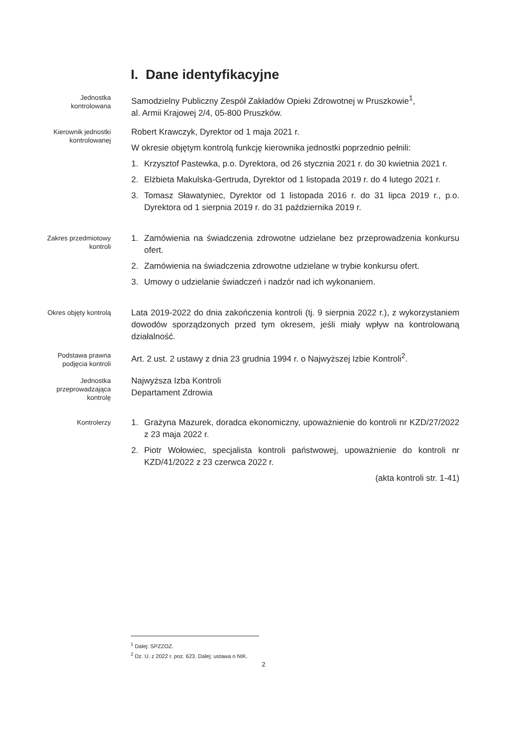I. Dane identyfikacyjne
Jednostka
kontrolowana
Samodzielny Publiczny Zespół Zakładów Opieki Zdrowotnej w Pruszkowie<sup>1</sup>,
al. Armii Krajowej 2/4, 05-800 Pruszków.
Kierownik jednostki
kontrolowanej
Robert Krawczyk, Dyrektor od 1 maja 2021 r.
W okresie objętym kontrolą funkcję kierownika jednostki poprzednio pełnili:
1. Krzysztof Pastewka, p.o. Dyrektora, od 26 stycznia 2021 r. do 30 kwietnia 2021 r.
2. Elżbieta Makulska-Gertruda, Dyrektor od 1 listopada 2019 r. do 4 lutego 2021 r.
3. Tomasz Sławatyniec, Dyrektor od 1 listopada 2016 r. do 31 lipca 2019 r., p.o. Dyrektora od 1 sierpnia 2019 r. do 31 października 2019 r.
Zakres przedmiotowy
kontroli
1. Zamówienia na świadczenia zdrowotne udzielane bez przeprowadzenia konkursu ofert.
2. Zamówienia na świadczenia zdrowotne udzielane w trybie konkursu ofert.
3. Umowy o udzielanie świadczeń i nadzór nad ich wykonaniem.
Okres objęty kontrolą
Lata 2019-2022 do dnia zakończenia kontroli (tj. 9 sierpnia 2022 r.), z wykorzystaniem dowodów sporządzonych przed tym okresem, jeśli miały wpływ na kontrolowaną działalność.
Podstawa prawna
podjęcia kontroli
Art. 2 ust. 2 ustawy z dnia 23 grudnia 1994 r. o Najwyższej Izbie Kontroli<sup>2</sup>.
Jednostka
przeprowadzająca
kontrolę
Najwyższa Izba Kontroli
Departament Zdrowia
Kontrolerzy
1. Grażyna Mazurek, doradca ekonomiczny, upoważnienie do kontroli nr KZD/27/2022 z 23 maja 2022 r.
2. Piotr Wołowiec, specjalista kontroli państwowej, upoważnienie do kontroli nr KZD/41/2022 z 23 czerwca 2022 r.
(akta kontroli str. 1-41)
<sup>1</sup> Dalej: SPZZOZ.
<sup>2</sup> Dz. U. z 2022 r. poz. 623. Dalej: ustawa o NIK.
2